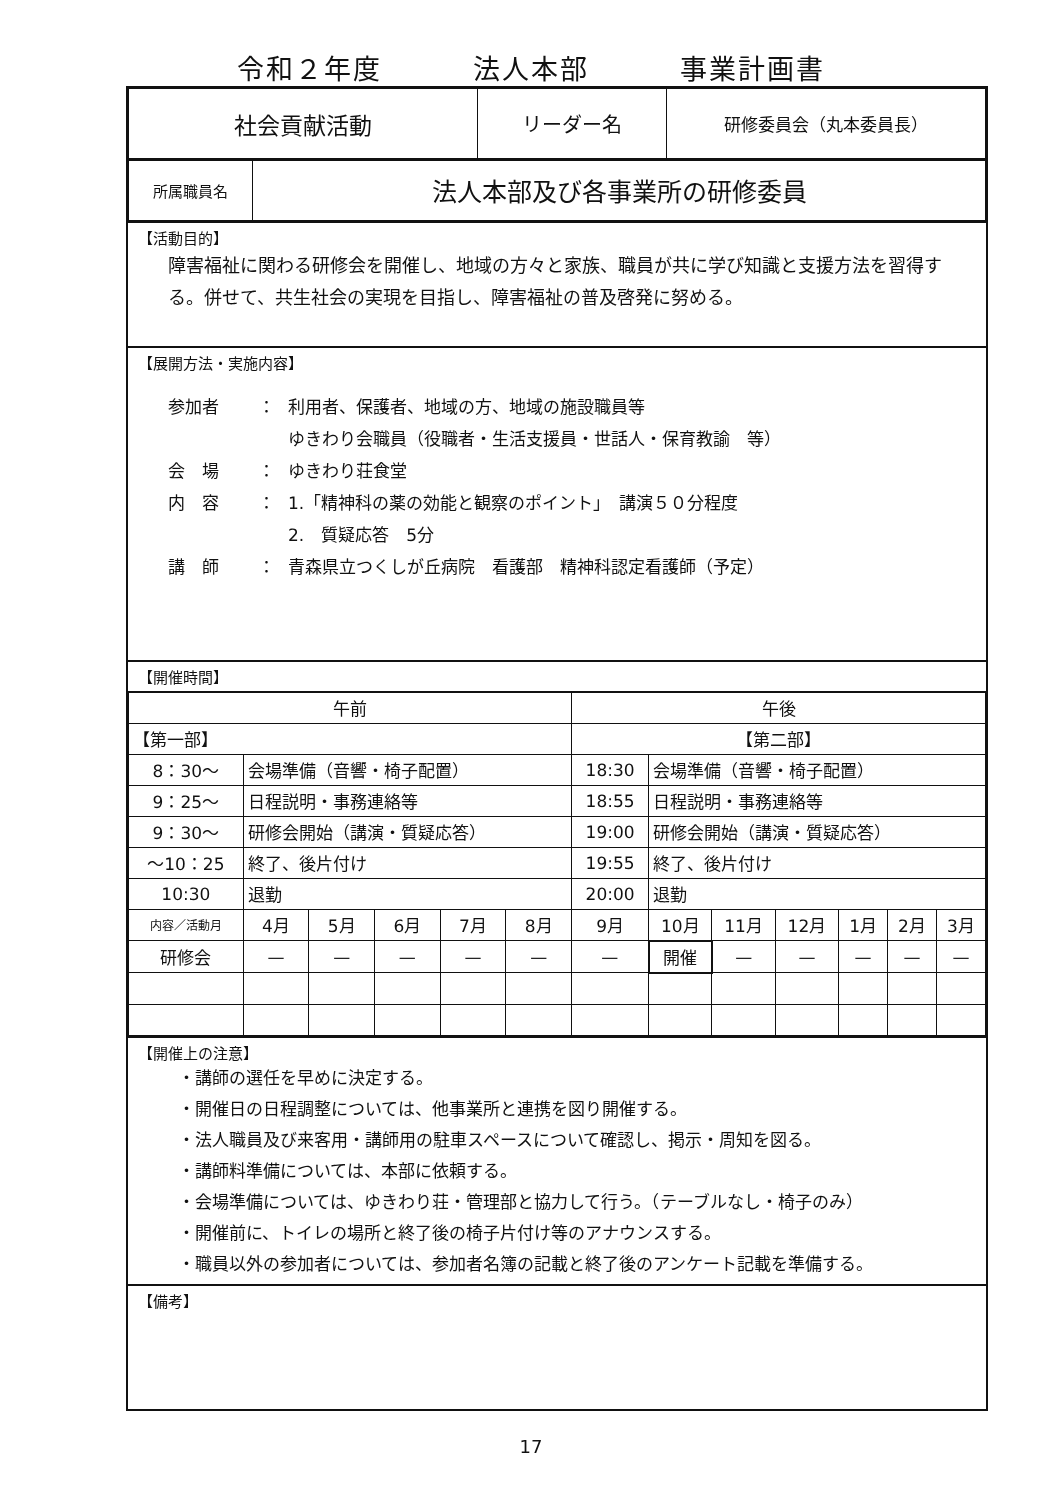令和２年度 法人本部 事業計画書
| 社会貢献活動 | リーダー名 | 研修委員会（丸本委員長） |
| 所属職員名 | 法人本部及び各事業所の研修委員 |
【活動目的】
障害福祉に関わる研修会を開催し、地域の方々と家族、職員が共に学び知識と支援方法を習得する。併せて、共生社会の実現を目指し、障害福祉の普及啓発に努める。
【展開方法・実施内容】
参加者 ： 利用者、保護者、地域の方、地域の施設職員等
ゆきわり会職員（役職者・生活支援員・世話人・保育教諭　等）
会　場 ： ゆきわり荘食堂
内　容 ： 1.「精神科の薬の効能と観察のポイント」　講演５０分程度
2.　質疑応答　5分
講　師 ： 青森県立つくしが丘病院　看護部　精神科認定看護師（予定）
【開催時間】
| 午前 | | | | | | 午後 | | | | | | |
| 【第一部】 | | | | | | 【第二部】 | | | | | | |
| 8：30～ | 会場準備（音響・椅子配置） | | | | | 18:30 | 会場準備（音響・椅子配置） | | | | | |
| 9：25～ | 日程説明・事務連絡等 | | | | | 18:55 | 日程説明・事務連絡等 | | | | | |
| 9：30～ | 研修会開始（講演・質疑応答） | | | | | 19:00 | 研修会開始（講演・質疑応答） | | | | | |
| ～10：25 | 終了、後片付け | | | | | 19:55 | 終了、後片付け | | | | | |
| 10:30 | 退勤 | | | | | 20:00 | 退勤 | | | | | |
| 内容／活動月 | 4月 | 5月 | 6月 | 7月 | 8月 | 9月 | 10月 | 11月 | 12月 | 1月 | 2月 | 3月 |
| 研修会 | — | — | — | — | — | — | 開催 | — | — | — | — | — |
【開催上の注意】
・講師の選任を早めに決定する。
・開催日の日程調整については、他事業所と連携を図り開催する。
・法人職員及び来客用・講師用の駐車スペースについて確認し、掲示・周知を図る。
・講師料準備については、本部に依頼する。
・会場準備については、ゆきわり荘・管理部と協力して行う。（テーブルなし・椅子のみ）
・開催前に、トイレの場所と終了後の椅子片付け等のアナウンスする。
・職員以外の参加者については、参加者名簿の記載と終了後のアンケート記載を準備する。
【備考】
17